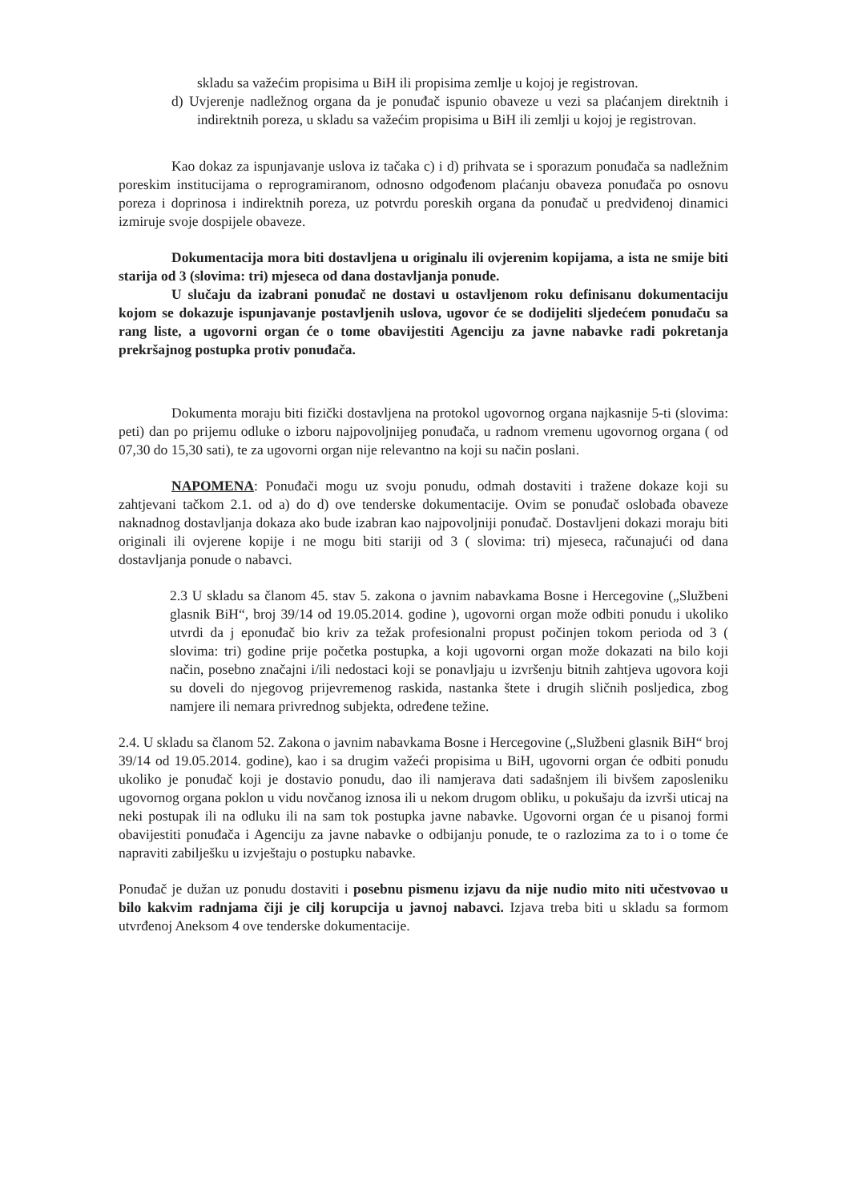skladu sa važećim propisima u BiH ili propisima zemlje u kojoj je registrovan.
d) Uvjerenje nadležnog organa da je ponuđač ispunio obaveze u vezi sa plaćanjem direktnih i indirektnih poreza, u skladu sa važećim propisima u BiH ili zemlji u kojoj je registrovan.
Kao dokaz za ispunjavanje uslova iz tačaka c) i d) prihvata se i sporazum ponuđača sa nadležnim poreskim institucijama o reprogramiranom, odnosno odgođenom plaćanju obaveza ponuđača po osnovu poreza i doprinosa i indirektnih poreza, uz potvrdu poreskih organa da ponuđač u predviđenoj dinamici izmiruje svoje dospijele obaveze.
Dokumentacija mora biti dostavljena u originalu ili ovjerenim kopijama, a ista ne smije biti starija od 3 (slovima: tri) mjeseca od dana dostavljanja ponude.
U slučaju da izabrani ponuđač ne dostavi u ostavljenom roku definisanu dokumentaciju kojom se dokazuje ispunjavanje postavljenih uslova, ugovor će se dodijeliti sljedećem ponuđaču sa rang liste, a ugovorni organ će o tome obavijestiti Agenciju za javne nabavke radi pokretanja prekršajnog postupka protiv ponuđača.
Dokumenta moraju biti fizički dostavljena na protokol ugovornog organa najkasnije 5-ti (slovima: peti) dan po prijemu odluke o izboru najpovoljnijeg ponuđača, u radnom vremenu ugovornog organa ( od 07,30 do 15,30 sati), te za ugovorni organ nije relevantno na koji su način poslani.
NAPOMENA: Ponuđači mogu uz svoju ponudu, odmah dostaviti i tražene dokaze koji su zahtjevani tačkom 2.1. od a) do d) ove tenderske dokumentacije. Ovim se ponuđač oslobađa obaveze naknadnog dostavljanja dokaza ako bude izabran kao najpovoljniji ponuđač. Dostavljeni dokazi moraju biti originali ili ovjerene kopije i ne mogu biti stariji od 3 ( slovima: tri) mjeseca, računajući od dana dostavljanja ponude o nabavci.
2.3 U skladu sa članom 45. stav 5. zakona o javnim nabavkama Bosne i Hercegovine („Službeni glasnik BiH“, broj 39/14 od 19.05.2014. godine ), ugovorni organ može odbiti ponudu i ukoliko utvrdi da j eponuđač bio kriv za težak profesionalni propust počinjen tokom perioda od 3 ( slovima: tri) godine prije početka postupka, a koji ugovorni organ može dokazati na bilo koji način, posebno značajni i/ili nedostaci koji se ponavljaju u izvršenju bitnih zahtjeva ugovora koji su doveli do njegovog prijevremenog raskida, nastanka štete i drugih sličnih posljedica, zbog namjere ili nemara privrednog subjekta, određene težine.
2.4. U skladu sa članom 52. Zakona o javnim nabavkama Bosne i Hercegovine („Službeni glasnik BiH“ broj 39/14 od 19.05.2014. godine), kao i sa drugim važeći propisima u BiH, ugovorni organ će odbiti ponudu ukoliko je ponuđač koji je dostavio ponudu, dao ili namjerava dati sadašnjem ili bivšem zaposleniku ugovornog organa poklon u vidu novčanog iznosa ili u nekom drugom obliku, u pokušaju da izvrši uticaj na neki postupak ili na odluku ili na sam tok postupka javne nabavke. Ugovorni organ će u pisanoj formi obavijestiti ponuđača i Agenciju za javne nabavke o odbijanju ponude, te o razlozima za to i o tome će napraviti zabilješku u izvještaju o postupku nabavke.
Ponuđač je dužan uz ponudu dostaviti i posebnu pismenu izjavu da nije nudio mito niti učestvovao u bilo kakvim radnjama čiji je cilj korupcija u javnoj nabavci. Izjava treba biti u skladu sa formom utvrđenoj Aneksom 4 ove tenderske dokumentacije.